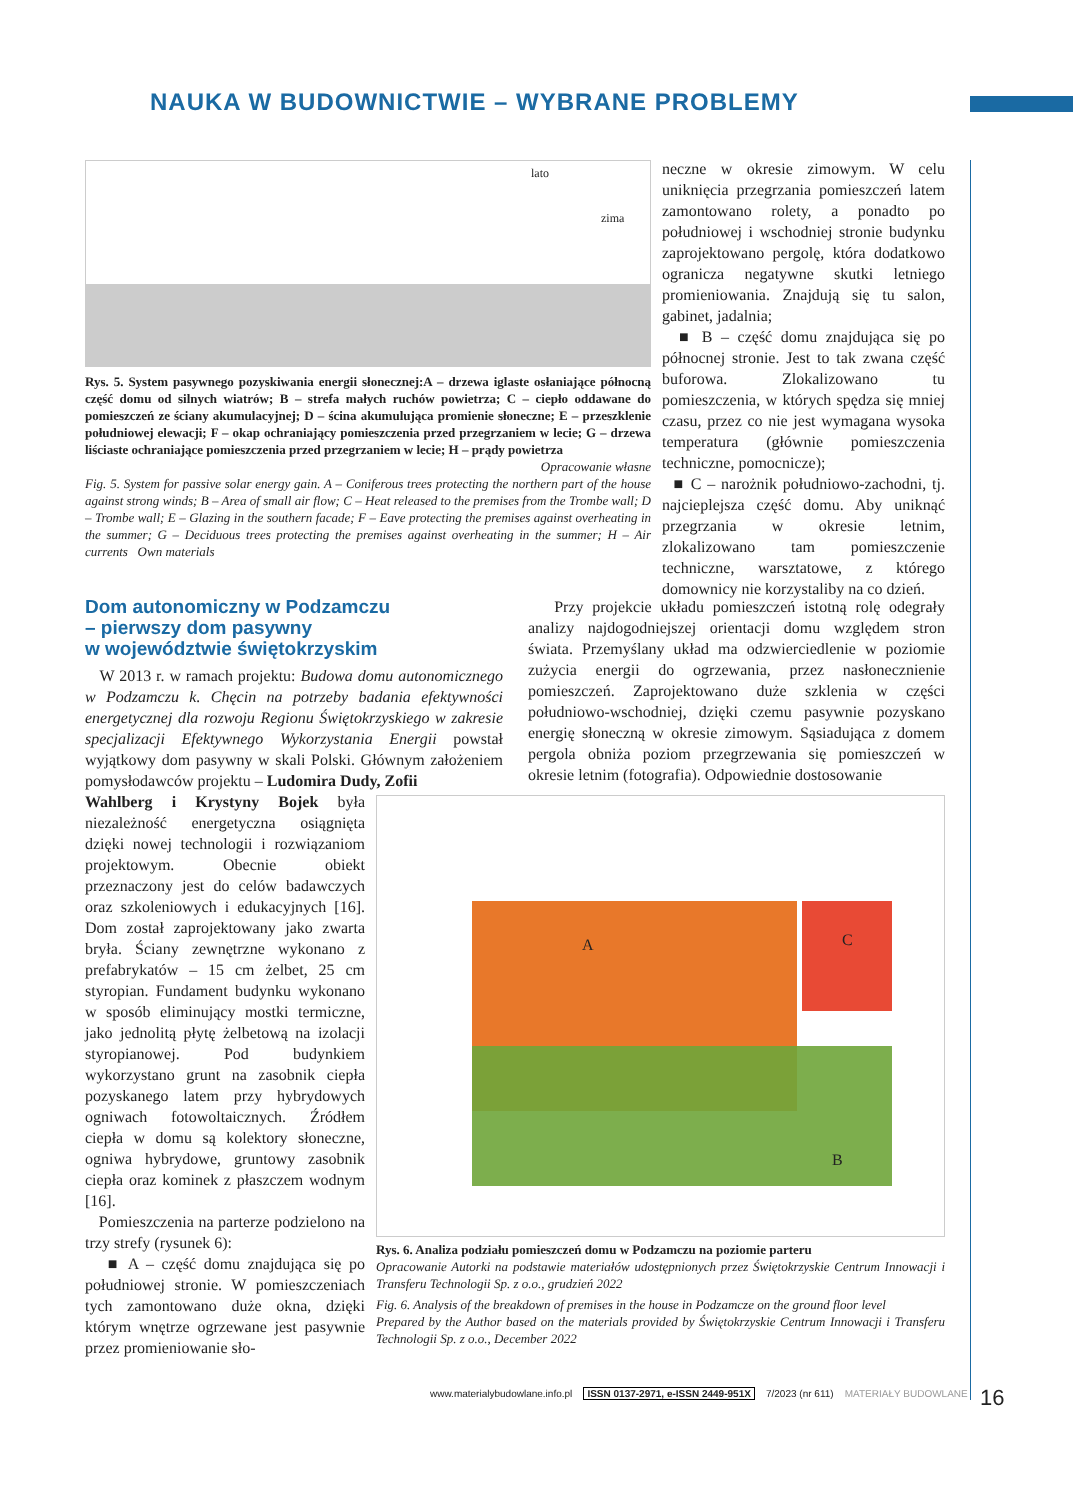NAUKA W BUDOWNICTWIE – WYBRANE PROBLEMY
lato
zima
Rys. 5. System pasywnego pozyskiwania energii słonecznej:A – drzewa iglaste osłaniające północną część domu od silnych wiatrów; B – strefa małych ruchów powietrza; C – ciepło oddawane do pomieszczeń ze ściany akumulacyjnej; D – ścina akumulująca promienie słoneczne; E – przeszklenie południowej elewacji; F – okap ochraniający pomieszczenia przed przegrzaniem w lecie; G – drzewa liściaste ochraniające pomieszczenia przed przegrzaniem w lecie; H – prądy powietrza
Opracowanie własne
Fig. 5. System for passive solar energy gain. A – Coniferous trees protecting the northern part of the house against strong winds; B – Area of small air flow; C – Heat released to the premises from the Trombe wall; D – Trombe wall; E – Glazing in the southern facade; F – Eave protecting the premises against overheating in the summer; G – Deciduous trees protecting the premises against overheating in the summer; H – Air currents Own materials
neczne w okresie zimowym. W celu uniknięcia przegrzania pomieszczeń latem zamontowano rolety, a ponadto po południowej i wschodniej stronie budynku zaprojektowano pergolę, która dodatkowo ogranicza negatywne skutki letniego promieniowania. Znajdują się tu salon, gabinet, jadalnia;
■ B – część domu znajdująca się po północnej stronie. Jest to tak zwana część buforowa. Zlokalizowano tu pomieszczenia, w których spędza się mniej czasu, przez co nie jest wymagana wysoka temperatura (głównie pomieszczenia techniczne, pomocnicze);
■ C – narożnik południowo-zachodni, tj. najcieplejsza część domu. Aby uniknąć przegrzania w okresie letnim, zlokalizowano tam pomieszczenie techniczne, warsztatowe, z którego domownicy nie korzystaliby na co dzień.
Przy projekcie układu pomieszczeń istotną rolę odegrały analizy najdogodniejszej orientacji domu względem stron świata. Przemyślany układ ma odzwierciedlenie w poziomie zużycia energii do ogrzewania, przez nasłonecznienie pomieszczeń. Zaprojektowano duże szklenia w części południowo-wschodniej, dzięki czemu pasywnie pozyskano energię słoneczną w okresie zimowym. Sąsiadująca z domem pergola obniża poziom przegrzewania się pomieszczeń w okresie letnim (fotografia). Odpowiednie dostosowanie
Dom autonomiczny w Podzamczu
– pierwszy dom pasywny
w województwie świętokrzyskim
W 2013 r. w ramach projektu: Budowa domu autonomicznego w Podzamczu k. Chęcin na potrzeby badania efektywności energetycznej dla rozwoju Regionu Świętokrzyskiego w zakresie specjalizacji Efektywnego Wykorzystania Energii powstał wyjątkowy dom pasywny w skali Polski. Głównym założeniem pomysłodawców projektu – Ludomira Dudy, Zofii
Wahlberg i Krystyny Bojek była niezależność energetyczna osiągnięta dzięki nowej technologii i rozwiązaniom projektowym. Obecnie obiekt przeznaczony jest do celów badawczych oraz szkoleniowych i edukacyjnych [16]. Dom został zaprojektowany jako zwarta bryła. Ściany zewnętrzne wykonano z prefabrykatów – 15 cm żelbet, 25 cm styropian. Fundament budynku wykonano w sposób eliminujący mostki termiczne, jako jednolitą płytę żelbetową na izolacji styropianowej. Pod budynkiem wykorzystano grunt na zasobnik ciepła pozyskanego latem przy hybrydowych ogniwach fotowoltaicznych. Źródłem ciepła w domu są kolektory słoneczne, ogniwa hybrydowe, gruntowy zasobnik ciepła oraz kominek z płaszczem wodnym [16].
Pomieszczenia na parterze podzielono na trzy strefy (rysunek 6):
■ A – część domu znajdująca się po południowej stronie. W pomieszczeniach tych zamontowano duże okna, dzięki którym wnętrze ogrzewane jest pasywnie przez promieniowanie sło-
A C
B
Rys. 6. Analiza podziału pomieszczeń domu w Podzamczu na poziomie parteru
Opracowanie Autorki na podstawie materiałów udostępnionych przez Świętokrzyskie Centrum Innowacji i Transferu Technologii Sp. z o.o., grudzień 2022
Fig. 6. Analysis of the breakdown of premises in the house in Podzamcze on the ground floor level
Prepared by the Author based on the materials provided by Świętokrzyskie Centrum Innowacji i Transferu Technologii Sp. z o.o., December 2022
www.materialybudowlane.info.pl ISSN 0137-2971, e-ISSN 2449-951X 7/2023 (nr 611) MATERIAŁY BUDOWLANE
16